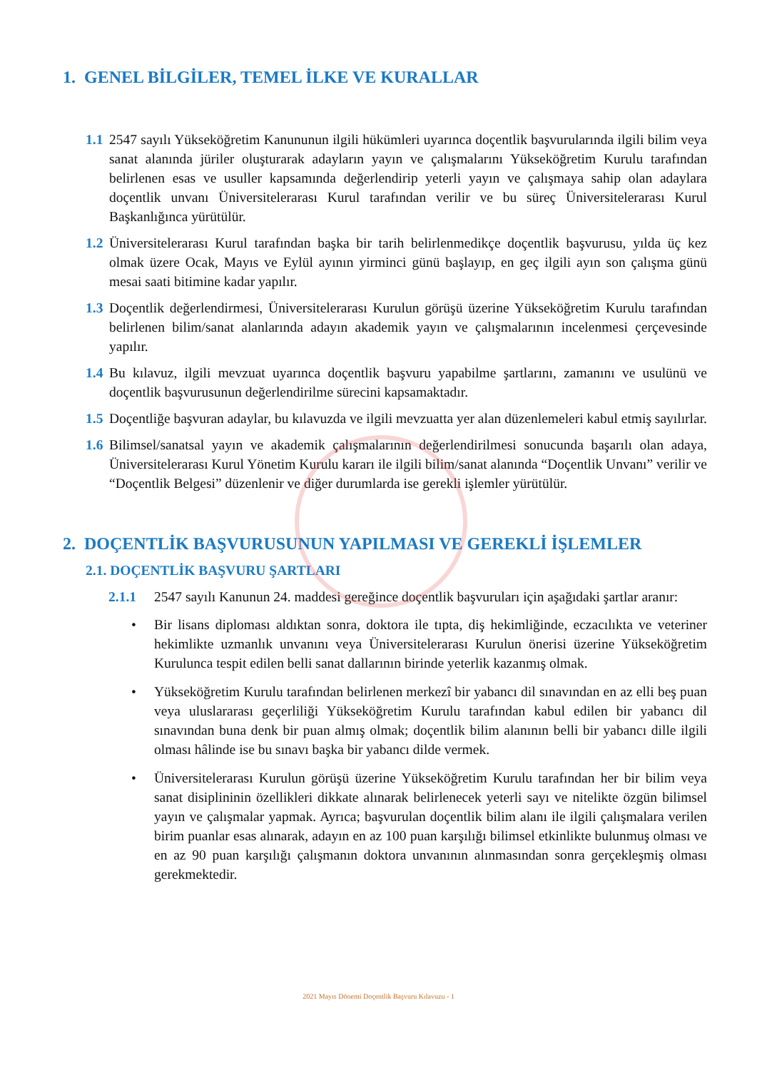1. GENEL BİLGİLER, TEMEL İLKE VE KURALLAR
1.1
2547 sayılı Yükseköğretim Kanununun ilgili hükümleri uyarınca doçentlik başvurularında ilgili bilim veya sanat alanında jüriler oluşturarak adayların yayın ve çalışmalarını Yükseköğretim Kurulu tarafından belirlenen esas ve usuller kapsamında değerlendirip yeterli yayın ve çalışmaya sahip olan adaylara doçentlik unvanı Üniversitelerarası Kurul tarafından verilir ve bu süreç Üniversitelerarası Kurul Başkanlığınca yürütülür.
1.2
Üniversitelerarası Kurul tarafından başka bir tarih belirlenmedikçe doçentlik başvurusu, yılda üç kez olmak üzere Ocak, Mayıs ve Eylül ayının yirminci günü başlayıp, en geç ilgili ayın son çalışma günü mesai saati bitimine kadar yapılır.
1.3
Doçentlik değerlendirmesi, Üniversitelerarası Kurulun görüşü üzerine Yükseköğretim Kurulu tarafından belirlenen bilim/sanat alanlarında adayın akademik yayın ve çalışmalarının incelenmesi çerçevesinde yapılır.
1.4
Bu kılavuz, ilgili mevzuat uyarınca doçentlik başvuru yapabilme şartlarını, zamanını ve usulünü ve doçentlik başvurusunun değerlendirilme sürecini kapsamaktadır.
1.5
Doçentliğe başvuran adaylar, bu kılavuzda ve ilgili mevzuatta yer alan düzenlemeleri kabul etmiş sayılırlar.
1.6
Bilimsel/sanatsal yayın ve akademik çalışmalarının değerlendirilmesi sonucunda başarılı olan adaya, Üniversitelerarası Kurul Yönetim Kurulu kararı ile ilgili bilim/sanat alanında “Doçentlik Unvanı” verilir ve “Doçentlik Belgesi” düzenlenir ve diğer durumlarda ise gerekli işlemler yürütülür.
2. DOÇENTLİK BAŞVURUSUNUN YAPILMASI VE GEREKLİ İŞLEMLER
2.1. DOÇENTLİK BAŞVURU ŞARTLARI
2.1.1 2547 sayılı Kanunun 24. maddesi gereğince doçentlik başvuruları için aşağıdaki şartlar aranır:
• Bir lisans diploması aldıktan sonra, doktora ile tıpta, diş hekimliğinde, eczacılıkta ve veteriner hekimlikte uzmanlık unvanını veya Üniversitelerarası Kurulun önerisi üzerine Yükseköğretim Kurulunca tespit edilen belli sanat dallarının birinde yeterlik kazanmış olmak.
• Yükseköğretim Kurulu tarafından belirlenen merkezî bir yabancı dil sınavından en az elli beş puan veya uluslararası geçerliliği Yükseköğretim Kurulu tarafından kabul edilen bir yabancı dil sınavından buna denk bir puan almış olmak; doçentlik bilim alanının belli bir yabancı dille ilgili olması hâlinde ise bu sınavı başka bir yabancı dilde vermek.
• Üniversitelerarası Kurulun görüşü üzerine Yükseköğretim Kurulu tarafından her bir bilim veya sanat disiplininin özellikleri dikkate alınarak belirlenecek yeterli sayı ve nitelikte özgün bilimsel yayın ve çalışmalar yapmak. Ayrıca; başvurulan doçentlik bilim alanı ile ilgili çalışmalara verilen birim puanlar esas alınarak, adayın en az 100 puan karşılığı bilimsel etkinlikte bulunmuş olması ve en az 90 puan karşılığı çalışmanın doktora unvanının alınmasından sonra gerçekleşmiş olması gerekmektedir.
2021 Mayıs Dönemi Doçentlik Başvuru Kılavuzu - 1